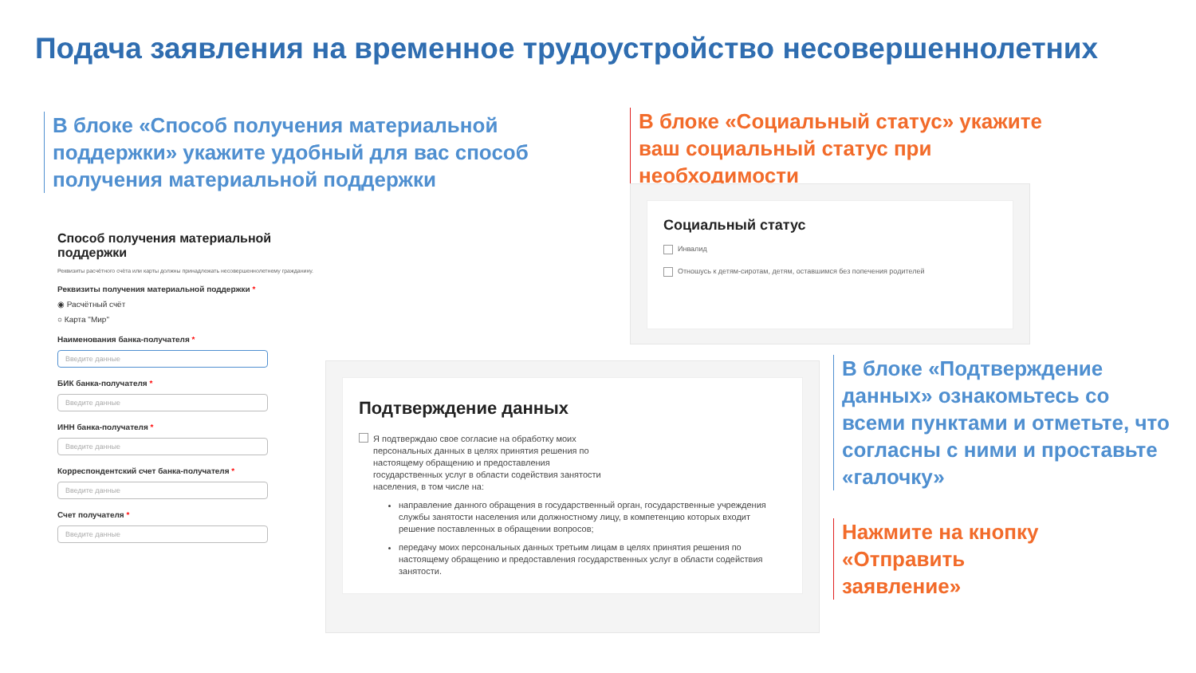Подача заявления на временное трудоустройство несовершеннолетних
В блоке «Способ получения материальной поддержки» укажите удобный для вас способ получения материальной поддержки
В блоке «Социальный статус» укажите ваш социальный статус при необходимости
Способ получения материальной поддержки
Реквизиты расчётного счёта или карты должны принадлежать несовершеннолетнему гражданину.
Реквизиты получения материальной поддержки *
◉ Расчётный счёт
○ Карта "Мир"
Наименования банка-получателя *
Введите данные
БИК банка-получателя *
Введите данные
ИНН банка-получателя *
Введите данные
Корреспондентский счет банка-получателя *
Введите данные
Счет получателя *
Введите данные
Социальный статус
Инвалид
Отношусь к детям-сиротам, детям, оставшимся без попечения родителей
Подтверждение данных
Я подтверждаю свое согласие на обработку моих персональных данных в целях принятия решения по настоящему обращению и предоставления государственных услуг в области содействия занятости населения, в том числе на:
направление данного обращения в государственный орган, государственные учреждения службы занятости населения или должностному лицу, в компетенцию которых входит решение поставленных в обращении вопросов;
передачу моих персональных данных третьим лицам в целях принятия решения по настоящему обращению и предоставления государственных услуг в области содействия занятости.
В блоке «Подтверждение данных» ознакомьтесь со всеми пунктами и отметьте, что согласны с ними и проставьте «галочку»
Нажмите на кнопку «Отправить заявление»